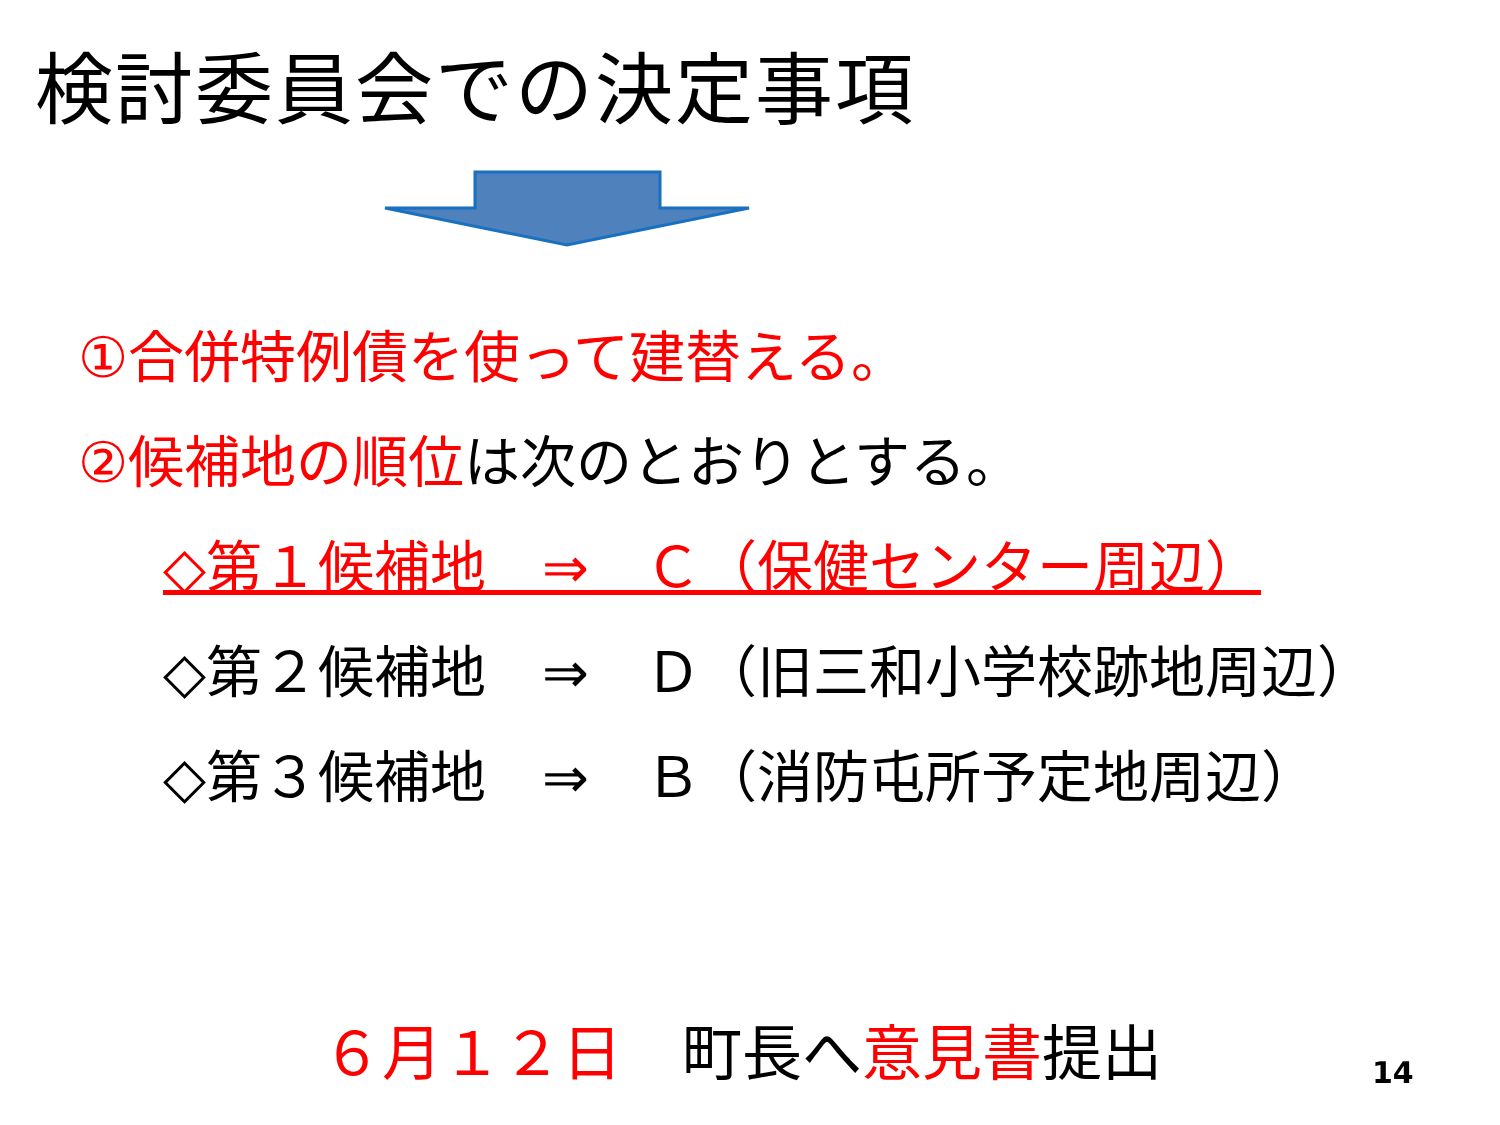検討委員会での決定事項
①合併特例債を使って建替える。
②候補地の順位は次のとおりとする。
◇第１候補地　⇒　Ｃ（保健センター周辺）
◇第２候補地　⇒　Ｄ（旧三和小学校跡地周辺）
◇第３候補地　⇒　Ｂ（消防屯所予定地周辺）
６月１２日　町長へ意見書提出 14